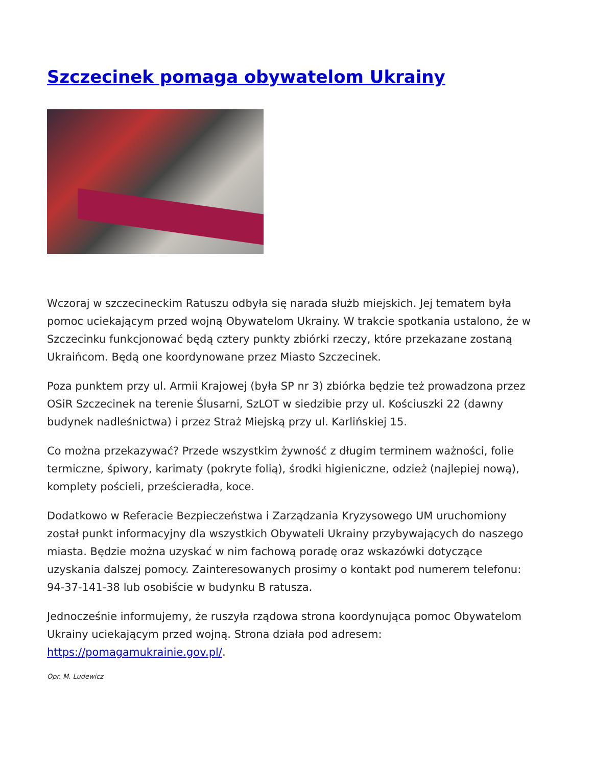Szczecinek pomaga obywatelom Ukrainy
Wczoraj w szczecineckim Ratuszu odbyła się narada służb miejskich. Jej tematem była pomoc uciekającym przed wojną Obywatelom Ukrainy. W trakcie spotkania ustalono, że w Szczecinku funkcjonować będą cztery punkty zbiórki rzeczy, które przekazane zostaną Ukraińcom. Będą one koordynowane przez Miasto Szczecinek.
Poza punktem przy ul. Armii Krajowej (była SP nr 3) zbiórka będzie też prowadzona przez OSiR Szczecinek na terenie Ślusarni, SzLOT w siedzibie przy ul. Kościuszki 22 (dawny budynek nadleśnictwa) i przez Straż Miejską przy ul. Karlińskiej 15.
Co można przekazywać? Przede wszystkim żywność z długim terminem ważności, folie termiczne, śpiwory, karimaty (pokryte folią), środki higieniczne, odzież (najlepiej nową), komplety pościeli, prześcieradła, koce.
Dodatkowo w Referacie Bezpieczeństwa i Zarządzania Kryzysowego UM uruchomiony został punkt informacyjny dla wszystkich Obywateli Ukrainy przybywających do naszego miasta. Będzie można uzyskać w nim fachową poradę oraz wskazówki dotyczące uzyskania dalszej pomocy. Zainteresowanych prosimy o kontakt pod numerem telefonu: 94-37-141-38 lub osobiście w budynku B ratusza.
Jednocześnie informujemy, że ruszyła rządowa strona koordynująca pomoc Obywatelom Ukrainy uciekającym przed wojną. Strona działa pod adresem: https://pomagamukrainie.gov.pl/.
Opr. M. Ludewicz